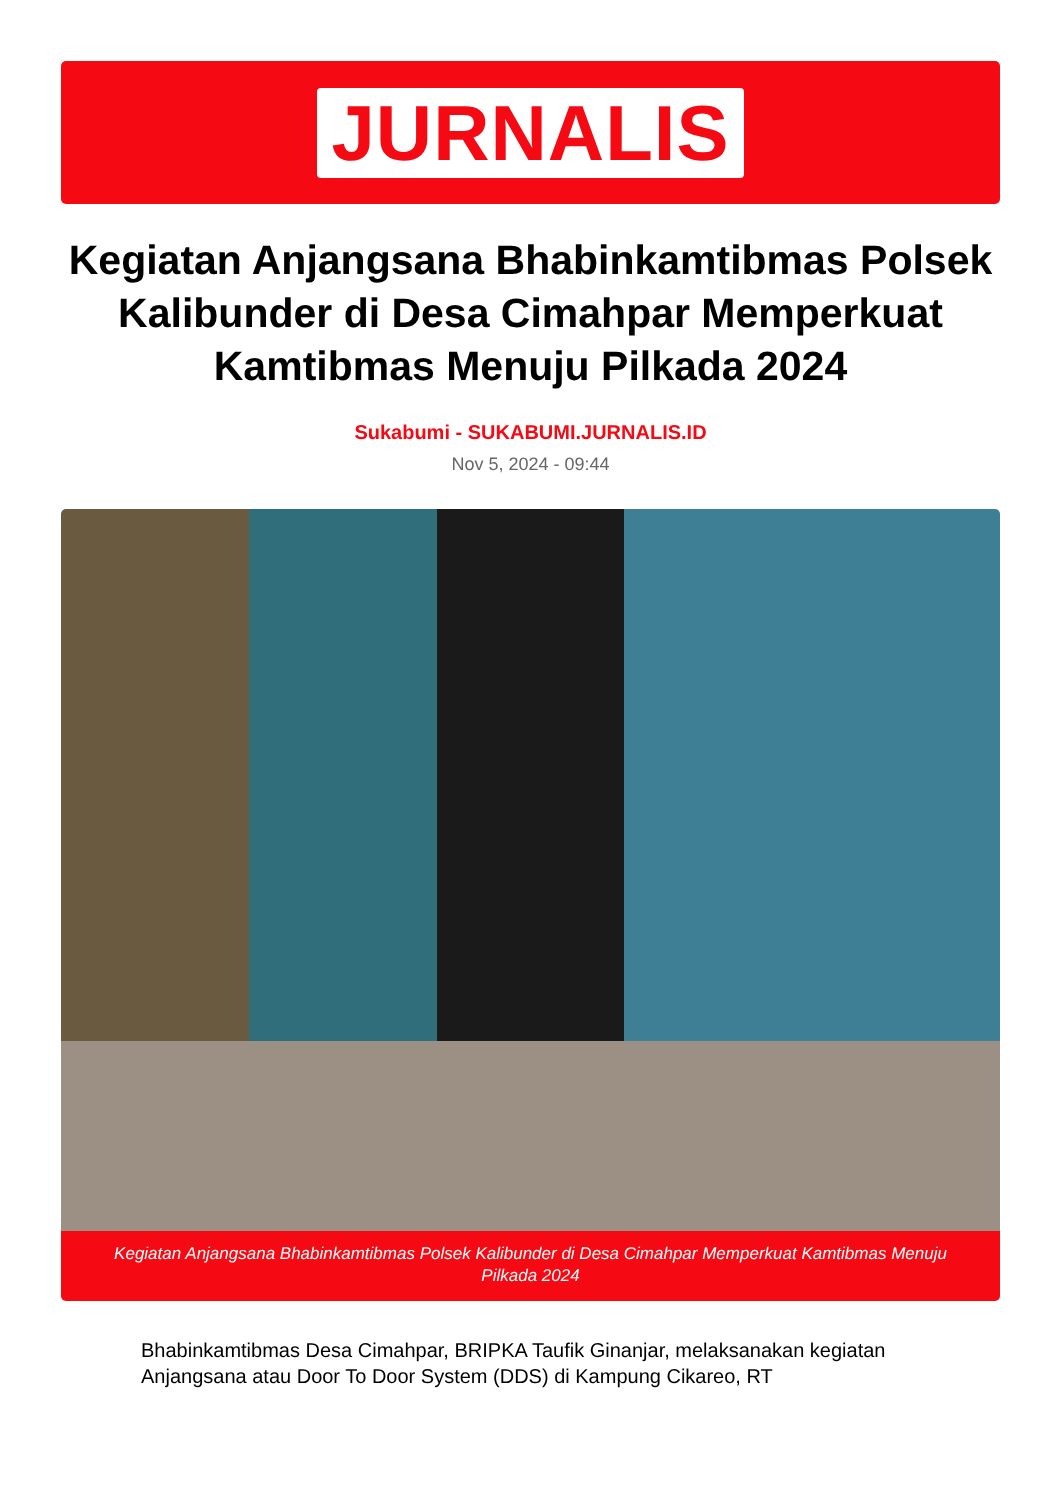JURNALIS
Kegiatan Anjangsana Bhabinkamtibmas Polsek Kalibunder di Desa Cimahpar Memperkuat Kamtibmas Menuju Pilkada 2024
Sukabumi - SUKABUMI.JURNALIS.ID
Nov 5, 2024 - 09:44
Kegiatan Anjangsana Bhabinkamtibmas Polsek Kalibunder di Desa Cimahpar Memperkuat Kamtibmas Menuju Pilkada 2024
Bhabinkamtibmas Desa Cimahpar, BRIPKA Taufik Ginanjar, melaksanakan kegiatan Anjangsana atau Door To Door System (DDS) di Kampung Cikareo, RT